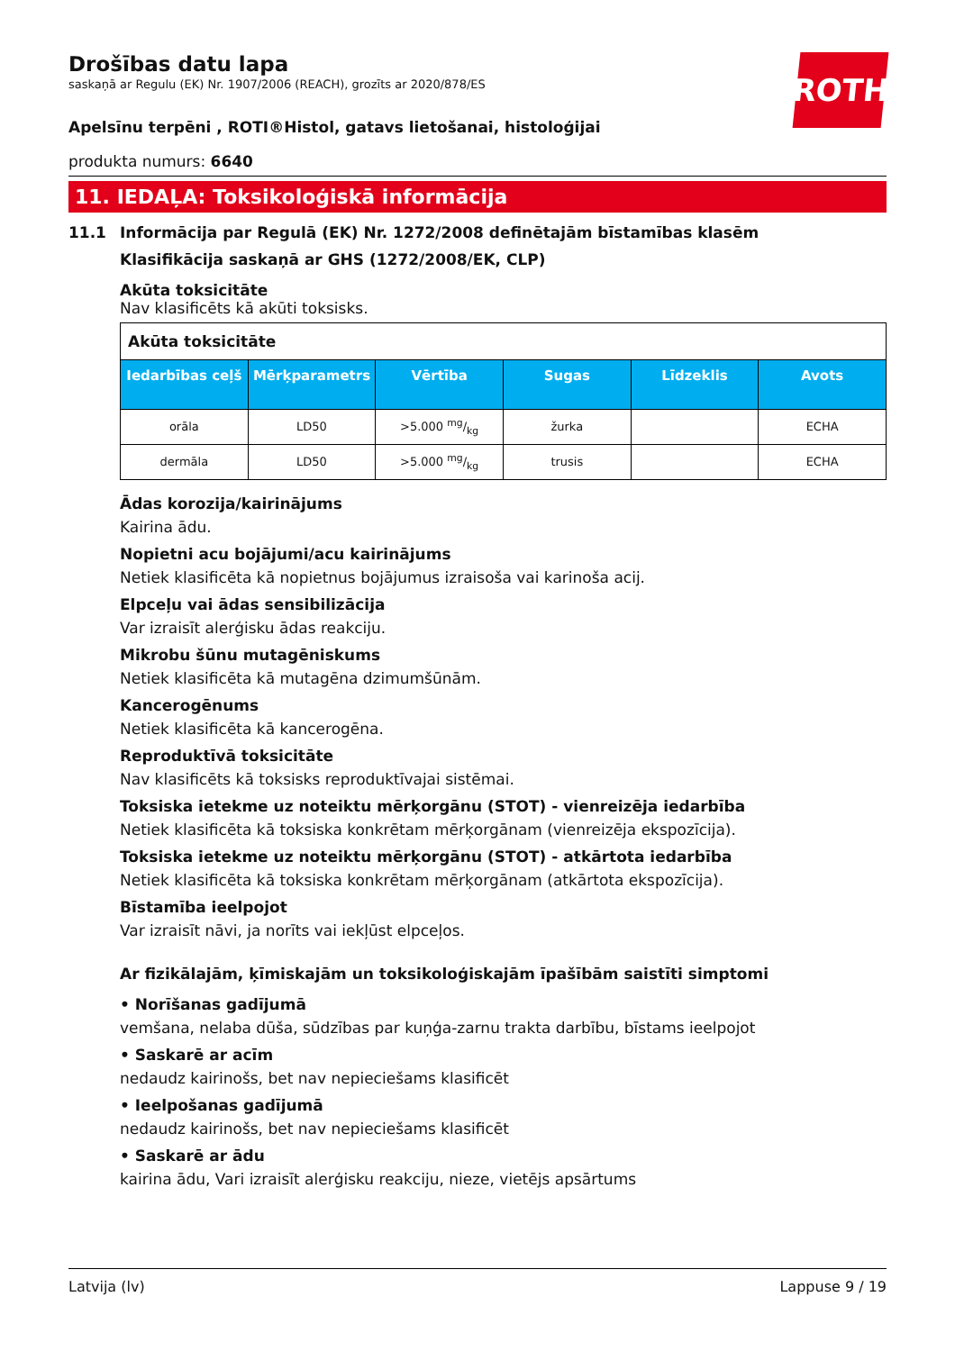ROTH
Drošības datu lapa
saskaņā ar Regulu (EK) Nr. 1907/2006 (REACH), grozīts ar 2020/878/ES
Apelsīnu terpēni , ROTI®Histol, gatavs lietošanai, histoloģijai
produkta numurs: 6640
11. IEDAĻA: Toksikoloģiskā informācija
11.1 Informācija par Regulā (EK) Nr. 1272/2008 definētajām bīstamības klasēm
Klasifikācija saskaņā ar GHS (1272/2008/EK, CLP)
Akūta toksicitāte
Nav klasificēts kā akūti toksisks.
| Akūta toksicitāte | | | | | |
| Iedarbības ceļš | Mērķparametrs | Vērtība | Sugas | Līdzeklis | Avots |
| orāla | LD50 | >5.000 mg/kg | žurka | | ECHA |
| dermāla | LD50 | >5.000 mg/kg | trusis | | ECHA |
Ādas korozija/kairinājums
Kairina ādu.
Nopietni acu bojājumi/acu kairinājums
Netiek klasificēta kā nopietnus bojājumus izraisoša vai karinoša acij.
Elpceļu vai ādas sensibilizācija
Var izraisīt alerģisku ādas reakciju.
Mikrobu šūnu mutagēniskums
Netiek klasificēta kā mutagēna dzimumšūnām.
Kancerogēnums
Netiek klasificēta kā kancerogēna.
Reproduktīvā toksicitāte
Nav klasificēts kā toksisks reproduktīvajai sistēmai.
Toksiska ietekme uz noteiktu mērķorgānu (STOT) - vienreizēja iedarbība
Netiek klasificēta kā toksiska konkrētam mērķorgānam (vienreizēja ekspozīcija).
Toksiska ietekme uz noteiktu mērķorgānu (STOT) - atkārtota iedarbība
Netiek klasificēta kā toksiska konkrētam mērķorgānam (atkārtota ekspozīcija).
Bīstamība ieelpojot
Var izraisīt nāvi, ja norīts vai iekļūst elpceļos.
Ar fizikālajām, ķīmiskajām un toksikoloģiskajām īpašībām saistīti simptomi
• Norīšanas gadījumā
vemšana, nelaba dūša, sūdzības par kuņģa-zarnu trakta darbību, bīstams ieelpojot
• Saskarē ar acīm
nedaudz kairinošs, bet nav nepieciešams klasificēt
• Ieelpošanas gadījumā
nedaudz kairinošs, bet nav nepieciešams klasificēt
• Saskarē ar ādu
kairina ādu, Vari izraisīt alerģisku reakciju, nieze, vietējs apsārtums
Latvija (lv) Lappuse 9 / 19